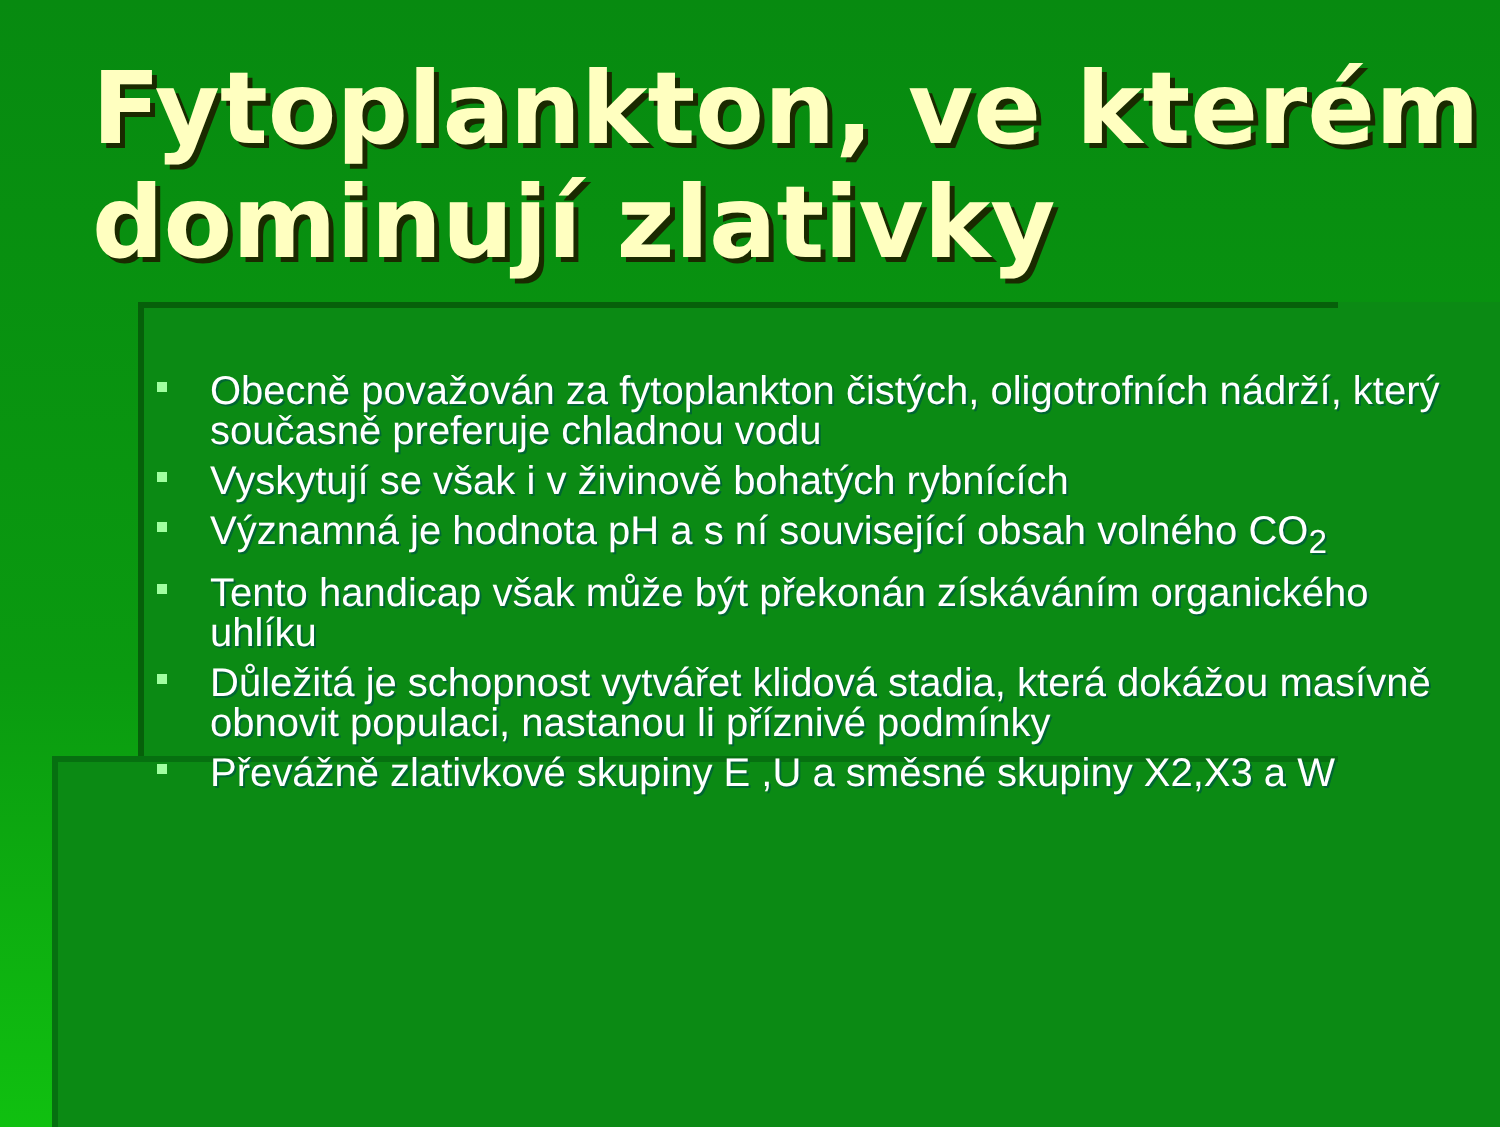Fytoplankton, ve kterém dominují zlativky
Obecně považován za fytoplankton čistých, oligotrofních nádrží, který současně preferuje chladnou vodu
Vyskytují se však i v živinově bohatých rybnících
Významná je hodnota pH a s ní související obsah volného CO<sub>2</sub>
Tento handicap však může být překonán získáváním organického uhlíku
Důležitá je schopnost vytvářet klidová stadia, která dokážou masívně obnovit populaci, nastanou li příznivé podmínky
Převážně zlativkové skupiny E ,U a směsné skupiny X2,X3 a W